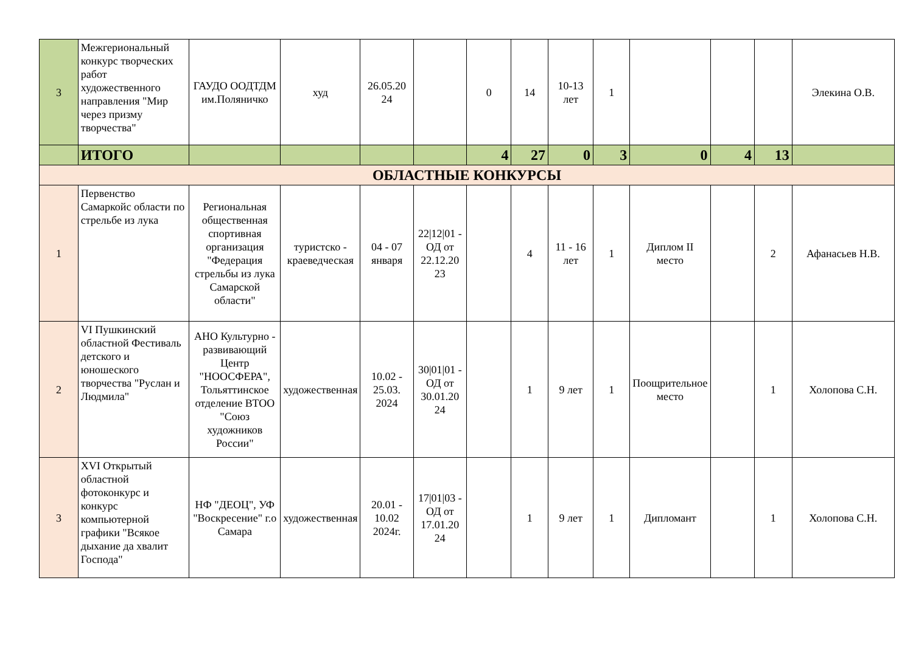| 3 | Межгериональный конкурс творческих работ художественного направления "Мир через призму творчества" | ГАУДО ООДТДМ им.Поляничко | худ | 26.05.20 24 | | 0 | 14 | 10-13 лет | 1 | | | | Элекина О.В. |
| | ИТОГО | | | | | 4 | 27 | 0 | 3 | 0 | 4 | 13 | |
| ОБЛАСТНЫЕ КОНКУРСЫ | | | | | | | | | | | | | |
| 1 | Первенство Самаркойс области по стрельбе из лука | Региональная общественная спортивная организация "Федерация стрельбы из лука Самарской области" | туристско - краеведческая | 04 - 07 января | 22/12/01 - ОД от 22.12.20 23 | | 4 | 11 - 16 лет | 1 | Диплом II место | | 2 | Афанасьев Н.В. |
| 2 | VI Пушкинский областной Фестиваль детского и юношеского творчества "Руслан и Людмила" | АНО Культурно - развивающий Центр "НООСФЕРА", Тольяттинское отделение ВТОО "Союз художников России" | художественная | 10.02 - 25.03. 2024 | 30/01/01 - ОД от 30.01.20 24 | | 1 | 9 лет | 1 | Поощрительное место | | 1 | Холопова С.Н. |
| 3 | XVI Открытый областной фотоконкурс и конкурс компьютерной графики "Всякое дыхание да хвалит Господа" | НФ "ДЕОЦ", УФ "Воскресение" г.о Самара | художественная | 20.01 - 10.02 2024г. | 17/01/03 - ОД от 17.01.20 24 | | 1 | 9 лет | 1 | Дипломант | | 1 | Холопова С.Н. |